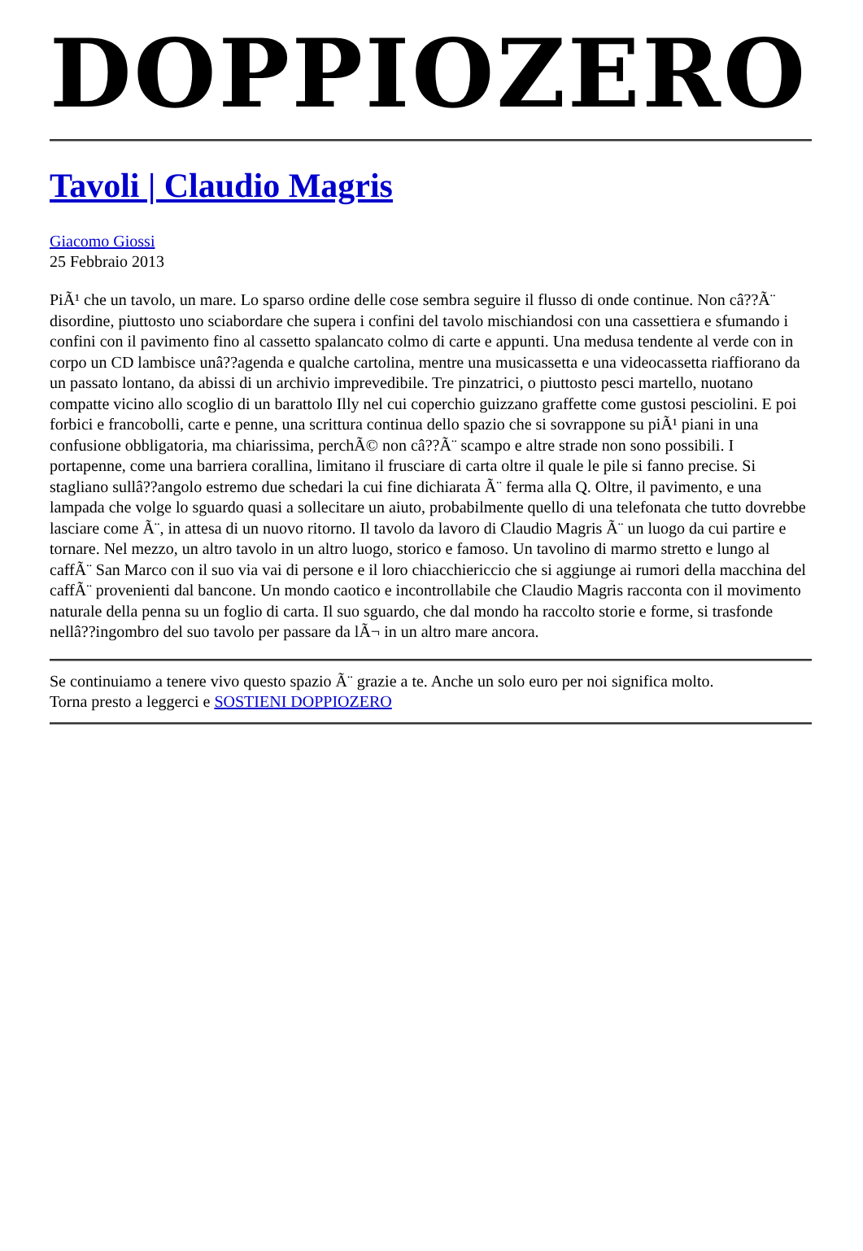DOPPIOZERO
Tavoli | Claudio Magris
Giacomo Giossi
25 Febbraio 2013
PiÃ¹ che un tavolo, un mare. Lo sparso ordine delle cose sembra seguire il flusso di onde continue. Non câ??Ã¨ disordine, piuttosto uno sciabordare che supera i confini del tavolo mischiandosi con una cassettiera e sfumando i confini con il pavimento fino al cassetto spalancato colmo di carte e appunti. Una medusa tendente al verde con in corpo un CD lambisce unâ??agenda e qualche cartolina, mentre una musicassetta e una videocassetta riaffiorano da un passato lontano, da abissi di un archivio imprevedibile. Tre pinzatrici, o piuttosto pesci martello, nuotano compatte vicino allo scoglio di un barattolo Illy nel cui coperchio guizzano graffette come gustosi pesciolini. E poi forbici e francobolli, carte e penne, una scrittura continua dello spazio che si sovrappone su piÃ¹ piani in una confusione obbligatoria, ma chiarissima, perchÃ© non câ??Ã¨ scampo e altre strade non sono possibili. I portapenne, come una barriera corallina, limitano il frusciare di carta oltre il quale le pile si fanno precise. Si stagliano sullâ??angolo estremo due schedari la cui fine dichiarata Ã¨ ferma alla Q. Oltre, il pavimento, e una lampada che volge lo sguardo quasi a sollecitare un aiuto, probabilmente quello di una telefonata che tutto dovrebbe lasciare come Ã¨, in attesa di un nuovo ritorno. Il tavolo da lavoro di Claudio Magris Ã¨ un luogo da cui partire e tornare. Nel mezzo, un altro tavolo in un altro luogo, storico e famoso. Un tavolino di marmo stretto e lungo al caffÃ¨ San Marco con il suo via vai di persone e il loro chiacchiericcio che si aggiunge ai rumori della macchina del caffÃ¨ provenienti dal bancone. Un mondo caotico e incontrollabile che Claudio Magris racconta con il movimento naturale della penna su un foglio di carta. Il suo sguardo, che dal mondo ha raccolto storie e forme, si trasfonde nellâ??ingombro del suo tavolo per passare da lÃ¬ in un altro mare ancora.
Se continuiamo a tenere vivo questo spazio Ã¨ grazie a te. Anche un solo euro per noi significa molto.
Torna presto a leggerci e SOSTIENI DOPPIOZERO